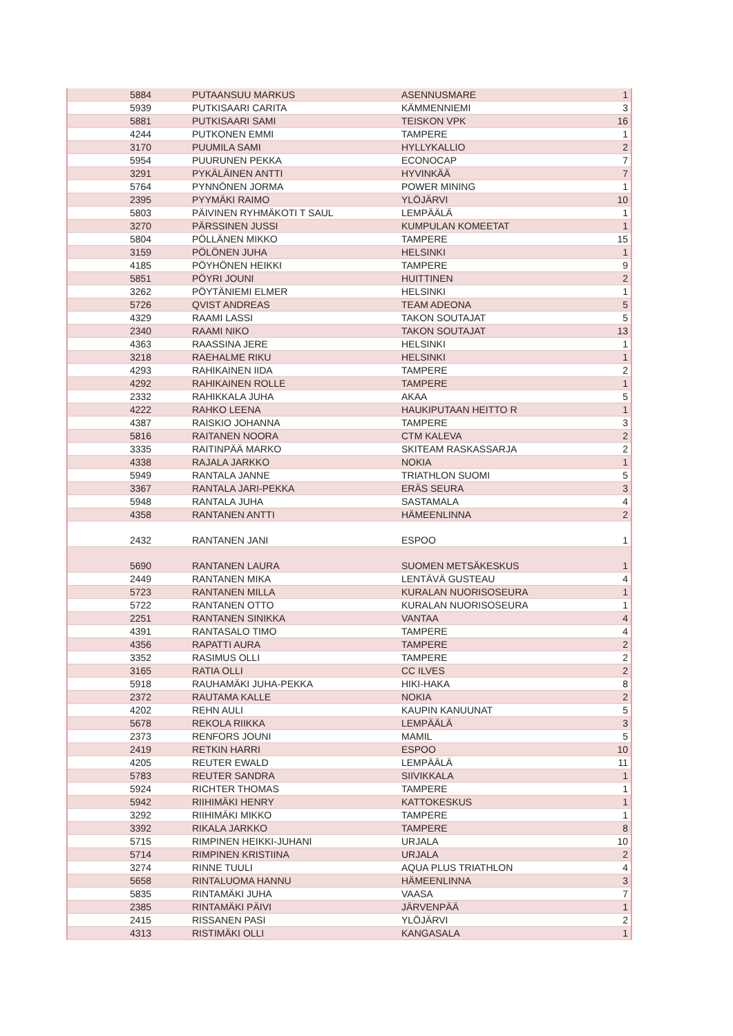| 5884 | PUTAANSUU MARKUS | ASENNUSMARE | 1 |
| 5939 | PUTKISAARI CARITA | KÄMMENNIEMI | 3 |
| 5881 | PUTKISAARI SAMI | TEISKON VPK | 16 |
| 4244 | PUTKONEN EMMI | TAMPERE | 1 |
| 3170 | PUUMILA SAMI | HYLLYKALLIO | 2 |
| 5954 | PUURUNEN PEKKA | ECONOCAP | 7 |
| 3291 | PYKÄLÄINEN ANTTI | HYVINKÄÄ | 7 |
| 5764 | PYNNÖNEN JORMA | POWER MINING | 1 |
| 2395 | PYYMÄKI RAIMO | YLÖJÄRVI | 10 |
| 5803 | PÄIVINEN RYHMÄKOTI T SAUL | LEMPÄÄLÄ | 1 |
| 3270 | PÄRSSINEN JUSSI | KUMPULAN KOMEETAT | 1 |
| 5804 | PÖLLÄNEN MIKKO | TAMPERE | 15 |
| 3159 | PÖLÖNEN JUHA | HELSINKI | 1 |
| 4185 | PÖYHÖNEN HEIKKI | TAMPERE | 9 |
| 5851 | PÖYRI JOUNI | HUITTINEN | 2 |
| 3262 | PÖYTÄNIEMI ELMER | HELSINKI | 1 |
| 5726 | QVIST ANDREAS | TEAM ADEONA | 5 |
| 4329 | RAAMI LASSI | TAKON SOUTAJAT | 5 |
| 2340 | RAAMI NIKO | TAKON SOUTAJAT | 13 |
| 4363 | RAASSINA JERE | HELSINKI | 1 |
| 3218 | RAEHALME RIKU | HELSINKI | 1 |
| 4293 | RAHIKAINEN IIDA | TAMPERE | 2 |
| 4292 | RAHIKAINEN ROLLE | TAMPERE | 1 |
| 2332 | RAHIKKALA JUHA | AKAA | 5 |
| 4222 | RAHKO LEENA | HAUKIPUTAAN HEITTO R | 1 |
| 4387 | RAISKIO JOHANNA | TAMPERE | 3 |
| 5816 | RAITANEN NOORA | CTM KALEVA | 2 |
| 3335 | RAITINPÄÄ MARKO | SKITEAM RASKASSARJA | 2 |
| 4338 | RAJALA JARKKO | NOKIA | 1 |
| 5949 | RANTALA JANNE | TRIATHLON SUOMI | 5 |
| 3367 | RANTALA JARI-PEKKA | ERÄS SEURA | 3 |
| 5948 | RANTALA JUHA | SASTAMALA | 4 |
| 4358 | RANTANEN ANTTI | HÄMEENLINNA | 2 |
| 2432 | RANTANEN JANI | ESPOO | 1 |
| 5690 | RANTANEN LAURA | SUOMEN METSÄKESKUS | 1 |
| 2449 | RANTANEN MIKA | LENTÄVÄ GUSTEAU | 4 |
| 5723 | RANTANEN MILLA | KURALAN NUORISOSEURA | 1 |
| 5722 | RANTANEN OTTO | KURALAN NUORISOSEURA | 1 |
| 2251 | RANTANEN SINIKKA | VANTAA | 4 |
| 4391 | RANTASALO TIMO | TAMPERE | 4 |
| 4356 | RAPATTI AURA | TAMPERE | 2 |
| 3352 | RASIMUS OLLI | TAMPERE | 2 |
| 3165 | RATIA OLLI | CC ILVES | 2 |
| 5918 | RAUHAMÄKI JUHA-PEKKA | HIKI-HAKA | 8 |
| 2372 | RAUTAMA KALLE | NOKIA | 2 |
| 4202 | REHN AULI | KAUPIN KANUUNAT | 5 |
| 5678 | REKOLA RIIKKA | LEMPÄÄLÄ | 3 |
| 2373 | RENFORS JOUNI | MAMIL | 5 |
| 2419 | RETKIN HARRI | ESPOO | 10 |
| 4205 | REUTER EWALD | LEMPÄÄLÄ | 11 |
| 5783 | REUTER SANDRA | SIIVIKKALA | 1 |
| 5924 | RICHTER THOMAS | TAMPERE | 1 |
| 5942 | RIIHIMÄKI HENRY | KATTOKESKUS | 1 |
| 3292 | RIIHIMÄKI MIKKO | TAMPERE | 1 |
| 3392 | RIKALA JARKKO | TAMPERE | 8 |
| 5715 | RIMPINEN HEIKKI-JUHANI | URJALA | 10 |
| 5714 | RIMPINEN KRISTIINA | URJALA | 2 |
| 3274 | RINNE TUULI | AQUA PLUS TRIATHLON | 4 |
| 5658 | RINTALUOMA HANNU | HÄMEENLINNA | 3 |
| 5835 | RINTAMÄKI JUHA | VAASA | 7 |
| 2385 | RINTAMÄKI PÄIVI | JÄRVENPÄÄ | 1 |
| 2415 | RISSANEN PASI | YLÖJÄRVI | 2 |
| 4313 | RISTIMÄKI OLLI | KANGASALA | 1 |